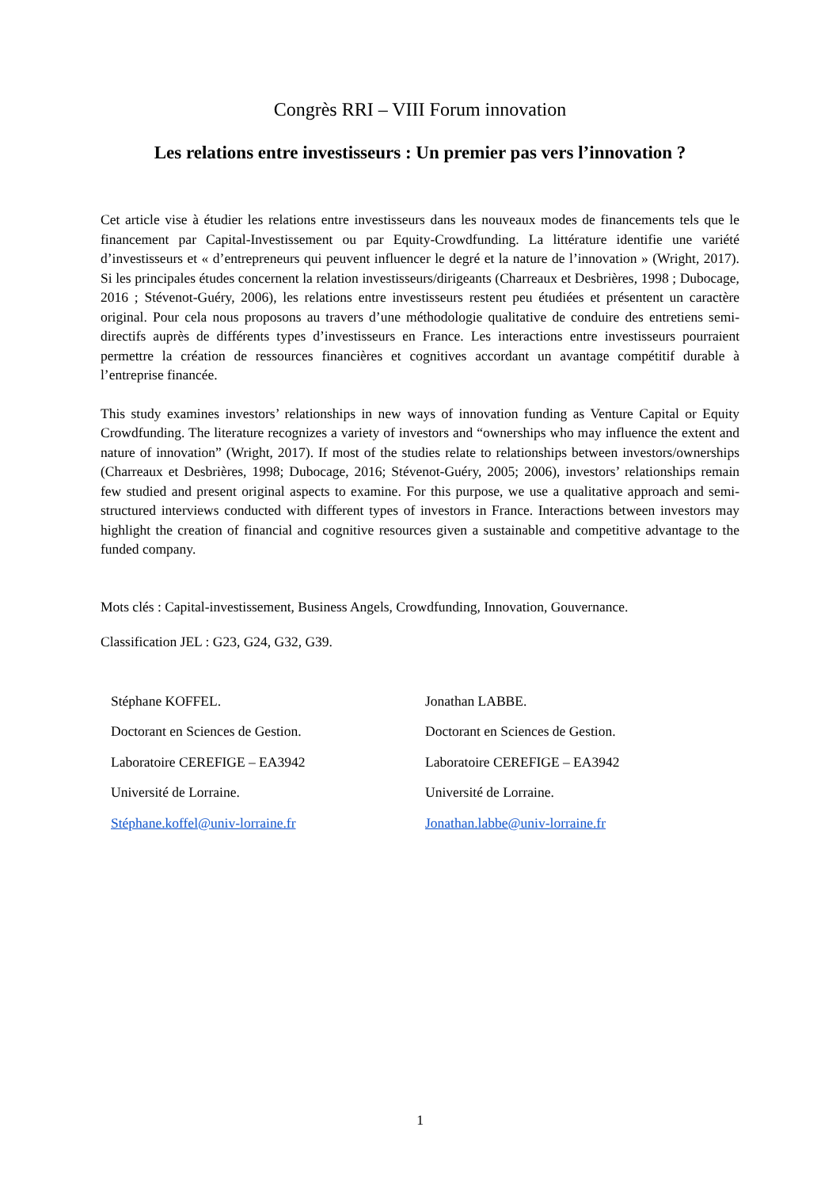Congrès RRI – VIII Forum innovation
Les relations entre investisseurs : Un premier pas vers l’innovation ?
Cet article vise à étudier les relations entre investisseurs dans les nouveaux modes de financements tels que le financement par Capital-Investissement ou par Equity-Crowdfunding. La littérature identifie une variété d’investisseurs et « d’entrepreneurs qui peuvent influencer le degré et la nature de l’innovation » (Wright, 2017). Si les principales études concernent la relation investisseurs/dirigeants (Charreaux et Desbrières, 1998 ; Dubocage, 2016 ; Stévenot-Guéry, 2006), les relations entre investisseurs restent peu étudiées et présentent un caractère original. Pour cela nous proposons au travers d’une méthodologie qualitative de conduire des entretiens semi-directifs auprès de différents types d’investisseurs en France. Les interactions entre investisseurs pourraient permettre la création de ressources financières et cognitives accordant un avantage compétitif durable à l’entreprise financée.
This study examines investors’ relationships in new ways of innovation funding as Venture Capital or Equity Crowdfunding. The literature recognizes a variety of investors and “ownerships who may influence the extent and nature of innovation” (Wright, 2017). If most of the studies relate to relationships between investors/ownerships (Charreaux et Desbrières, 1998; Dubocage, 2016; Stévenot-Guéry, 2005; 2006), investors’ relationships remain few studied and present original aspects to examine. For this purpose, we use a qualitative approach and semi-structured interviews conducted with different types of investors in France. Interactions between investors may highlight the creation of financial and cognitive resources given a sustainable and competitive advantage to the funded company.
Mots clés : Capital-investissement, Business Angels, Crowdfunding, Innovation, Gouvernance.
Classification JEL : G23, G24, G32, G39.
Stéphane KOFFEL.
Doctorant en Sciences de Gestion.
Laboratoire CEREFIGE – EA3942
Université de Lorraine.
Stéphane.koffel@univ-lorraine.fr
Jonathan LABBE.
Doctorant en Sciences de Gestion.
Laboratoire CEREFIGE – EA3942
Université de Lorraine.
Jonathan.labbe@univ-lorraine.fr
1